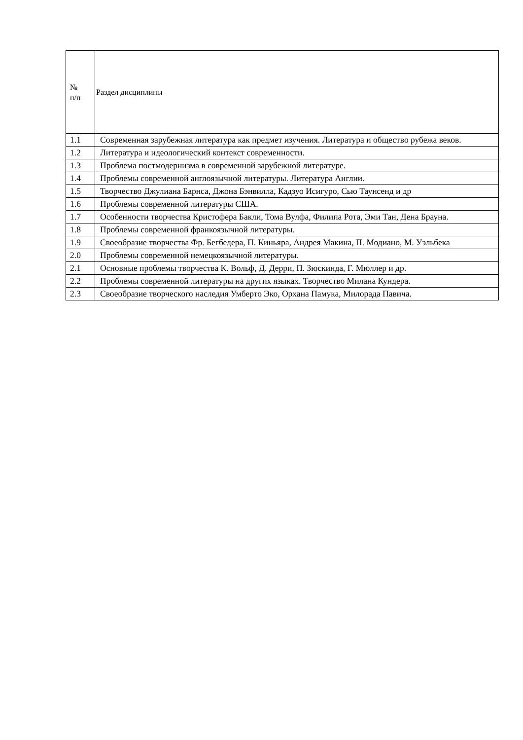| № п/п | Раздел дисциплины |
| --- | --- |
| 1.1 | Современная зарубежная литература как предмет изучения. Литература и общество рубежа веков. |
| 1.2 | Литература и идеологический контекст современности. |
| 1.3 | Проблема постмодернизма в современной зарубежной литературе. |
| 1.4 | Проблемы современной англоязычной литературы. Литература Англии. |
| 1.5 | Творчество Джулиана Барнса, Джона Бэнвилла, Кадзуо Исигуро, Сью Таунсенд и др |
| 1.6 | Проблемы современной литературы США. |
| 1.7 | Особенности творчества Кристофера Бакли, Тома Вулфа, Филипа Рота, Эми Тан, Дена Брауна. |
| 1.8 | Проблемы современной франкоязычной литературы. |
| 1.9 | Своеобразие творчества Фр. Бегбедера, П. Киньяра, Андрея Макина, П. Модиано, М. Уэльбека |
| 2.0 | Проблемы современной немецкоязычной литературы. |
| 2.1 | Основные проблемы творчества К. Вольф, Д. Дерри, П. Зюскинда, Г. Мюллер и др. |
| 2.2 | Проблемы современной литературы на других языках. Творчество Милана Кундера. |
| 2.3 | Своеобразие творческого наследия Умберто Эко, Орхана Памука, Милорада Павича. |